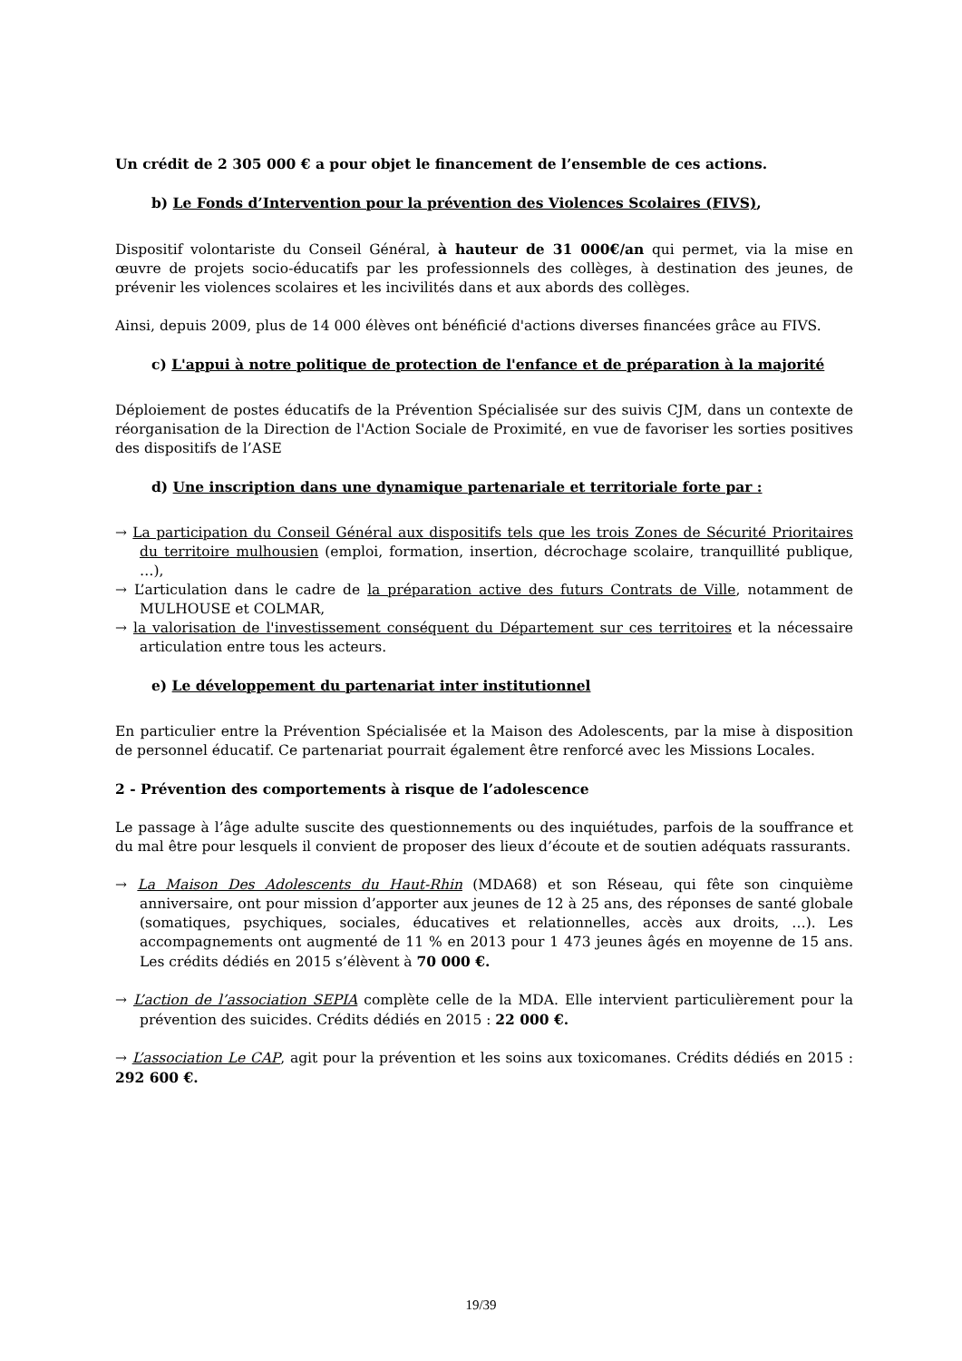Un crédit de 2 305 000 € a pour objet le financement de l’ensemble de ces actions.
b) Le Fonds d’Intervention pour la prévention des Violences Scolaires (FIVS),
Dispositif volontariste du Conseil Général, à hauteur de 31 000€/an qui permet, via la mise en œuvre de projets socio-éducatifs par les professionnels des collèges, à destination des jeunes, de prévenir les violences scolaires et les incivilités dans et aux abords des collèges.
Ainsi, depuis 2009, plus de 14 000 élèves ont bénéficié d'actions diverses financées grâce au FIVS.
c) L'appui à notre politique de protection de l'enfance et de préparation à la majorité
Déploiement de postes éducatifs de la Prévention Spécialisée sur des suivis CJM, dans un contexte de réorganisation de la Direction de l'Action Sociale de Proximité, en vue de favoriser les sorties positives des dispositifs de l’ASE
d) Une inscription dans une dynamique partenariale et territoriale forte par :
→ La participation du Conseil Général aux dispositifs tels que les trois Zones de Sécurité Prioritaires du territoire mulhousien (emploi, formation, insertion, décrochage scolaire, tranquillité publique, …),
→ L’articulation dans le cadre de la préparation active des futurs Contrats de Ville, notamment de MULHOUSE et COLMAR,
→ la valorisation de l'investissement conséquent du Département sur ces territoires et la nécessaire articulation entre tous les acteurs.
e) Le développement du partenariat inter institutionnel
En particulier entre la Prévention Spécialisée et la Maison des Adolescents, par la mise à disposition de personnel éducatif. Ce partenariat pourrait également être renforcé avec les Missions Locales.
2 - Prévention des comportements à risque de l’adolescence
Le passage à l’âge adulte suscite des questionnements ou des inquiétudes, parfois de la souffrance et du mal être pour lesquels il convient de proposer des lieux d’écoute et de soutien adéquats rassurants.
→ La Maison Des Adolescents du Haut-Rhin (MDA68) et son Réseau, qui fête son cinquième anniversaire, ont pour mission d’apporter aux jeunes de 12 à 25 ans, des réponses de santé globale (somatiques, psychiques, sociales, éducatives et relationnelles, accès aux droits, …). Les accompagnements ont augmenté de 11 % en 2013 pour 1 473 jeunes âgés en moyenne de 15 ans. Les crédits dédiés en 2015 s’élèvent à 70 000 €.
→ L’action de l’association SEPIA complète celle de la MDA. Elle intervient particulièrement pour la prévention des suicides. Crédits dédiés en 2015 : 22 000 €.
→ L’association Le CAP, agit pour la prévention et les soins aux toxicomanes. Crédits dédiés en 2015 : 292 600 €.
19/39